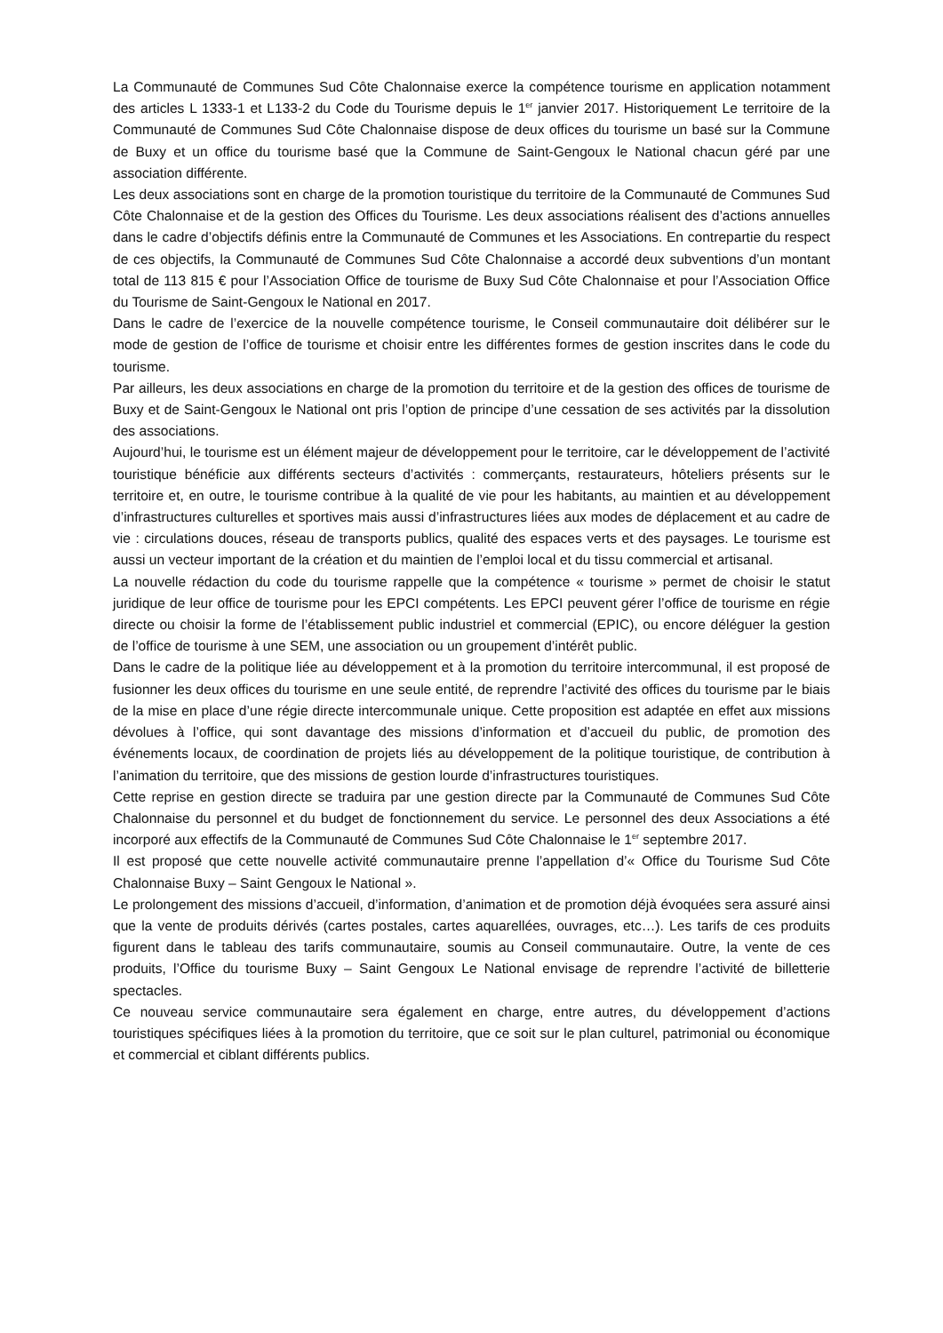La Communauté de Communes Sud Côte Chalonnaise exerce la compétence tourisme en application notamment des articles L 1333-1 et L133-2 du Code du Tourisme depuis le 1<sup>er</sup> janvier 2017. Historiquement Le territoire de la Communauté de Communes Sud Côte Chalonnaise dispose de deux offices du tourisme un basé sur la Commune de Buxy et un office du tourisme basé que la Commune de Saint-Gengoux le National chacun géré par une association différente.
Les deux associations sont en charge de la promotion touristique du territoire de la Communauté de Communes Sud Côte Chalonnaise et de la gestion des Offices du Tourisme. Les deux associations réalisent des d’actions annuelles dans le cadre d’objectifs définis entre la Communauté de Communes et les Associations. En contrepartie du respect de ces objectifs, la Communauté de Communes Sud Côte Chalonnaise a accordé deux subventions d’un montant total de 113 815 € pour l’Association Office de tourisme de Buxy Sud Côte Chalonnaise et pour l’Association Office du Tourisme de Saint-Gengoux le National en 2017.
Dans le cadre de l’exercice de la nouvelle compétence tourisme, le Conseil communautaire doit délibérer sur le mode de gestion de l’office de tourisme et choisir entre les différentes formes de gestion inscrites dans le code du tourisme.
Par ailleurs, les deux associations en charge de la promotion du territoire et de la gestion des offices de tourisme de Buxy et de Saint-Gengoux le National ont pris l’option de principe d’une cessation de ses activités par la dissolution des associations.
Aujourd’hui, le tourisme est un élément majeur de développement pour le territoire, car le développement de l’activité touristique bénéficie aux différents secteurs d’activités : commerçants, restaurateurs, hôteliers présents sur le territoire et, en outre, le tourisme contribue à la qualité de vie pour les habitants, au maintien et au développement d’infrastructures culturelles et sportives mais aussi d’infrastructures liées aux modes de déplacement et au cadre de vie : circulations douces, réseau de transports publics, qualité des espaces verts et des paysages. Le tourisme est aussi un vecteur important de la création et du maintien de l’emploi local et du tissu commercial et artisanal.
La nouvelle rédaction du code du tourisme rappelle que la compétence « tourisme » permet de choisir le statut juridique de leur office de tourisme pour les EPCI compétents. Les EPCI peuvent gérer l’office de tourisme en régie directe ou choisir la forme de l’établissement public industriel et commercial (EPIC), ou encore déléguer la gestion de l’office de tourisme à une SEM, une association ou un groupement d’intérêt public.
Dans le cadre de la politique liée au développement et à la promotion du territoire intercommunal, il est proposé de fusionner les deux offices du tourisme en une seule entité, de reprendre l’activité des offices du tourisme par le biais de la mise en place d’une régie directe intercommunale unique. Cette proposition est adaptée en effet aux missions dévolues à l’office, qui sont davantage des missions d’information et d’accueil du public, de promotion des événements locaux, de coordination de projets liés au développement de la politique touristique, de contribution à l’animation du territoire, que des missions de gestion lourde d’infrastructures touristiques.
Cette reprise en gestion directe se traduira par une gestion directe par la Communauté de Communes Sud Côte Chalonnaise du personnel et du budget de fonctionnement du service. Le personnel des deux Associations a été incorporé aux effectifs de la Communauté de Communes Sud Côte Chalonnaise le 1<sup>er</sup> septembre 2017.
Il est proposé que cette nouvelle activité communautaire prenne l’appellation d’« Office du Tourisme Sud Côte Chalonnaise Buxy – Saint Gengoux le National ».
Le prolongement des missions d’accueil, d’information, d’animation et de promotion déjà évoquées sera assuré ainsi que la vente de produits dérivés (cartes postales, cartes aquarellées, ouvrages, etc…). Les tarifs de ces produits figurent dans le tableau des tarifs communautaire, soumis au Conseil communautaire. Outre, la vente de ces produits, l’Office du tourisme Buxy – Saint Gengoux Le National envisage de reprendre l’activité de billetterie spectacles.
Ce nouveau service communautaire sera également en charge, entre autres, du développement d’actions touristiques spécifiques liées à la promotion du territoire, que ce soit sur le plan culturel, patrimonial ou économique et commercial et ciblant différents publics.